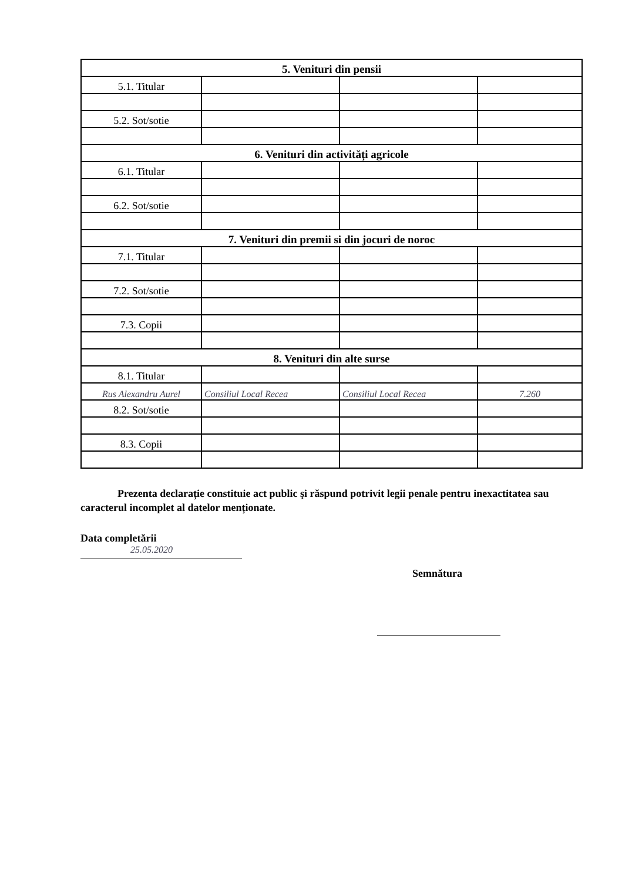| 5. Venituri din pensii | | | |
| 5.1. Titular | | | |
| 5.2. Sot/sotie | | | |
| 6. Venituri din activități agricole | | | |
| 6.1. Titular | | | |
| 6.2. Sot/sotie | | | |
| 7. Venituri din premii si din jocuri de noroc | | | |
| 7.1. Titular | | | |
| 7.2. Sot/sotie | | | |
| 7.3. Copii | | | |
| 8. Venituri din alte surse | | | |
| 8.1. Titular | | | |
| Rus Alexandru Aurel | Consiliul Local Recea | Consiliul Local Recea | 7.260 |
| 8.2. Sot/sotie | | | |
| 8.3. Copii | | | |
Prezenta declarație constituie act public şi răspund potrivit legii penale pentru inexactitatea sau caracterul incomplet al datelor menționate.
Data completării
25.05.2020
Semnătura